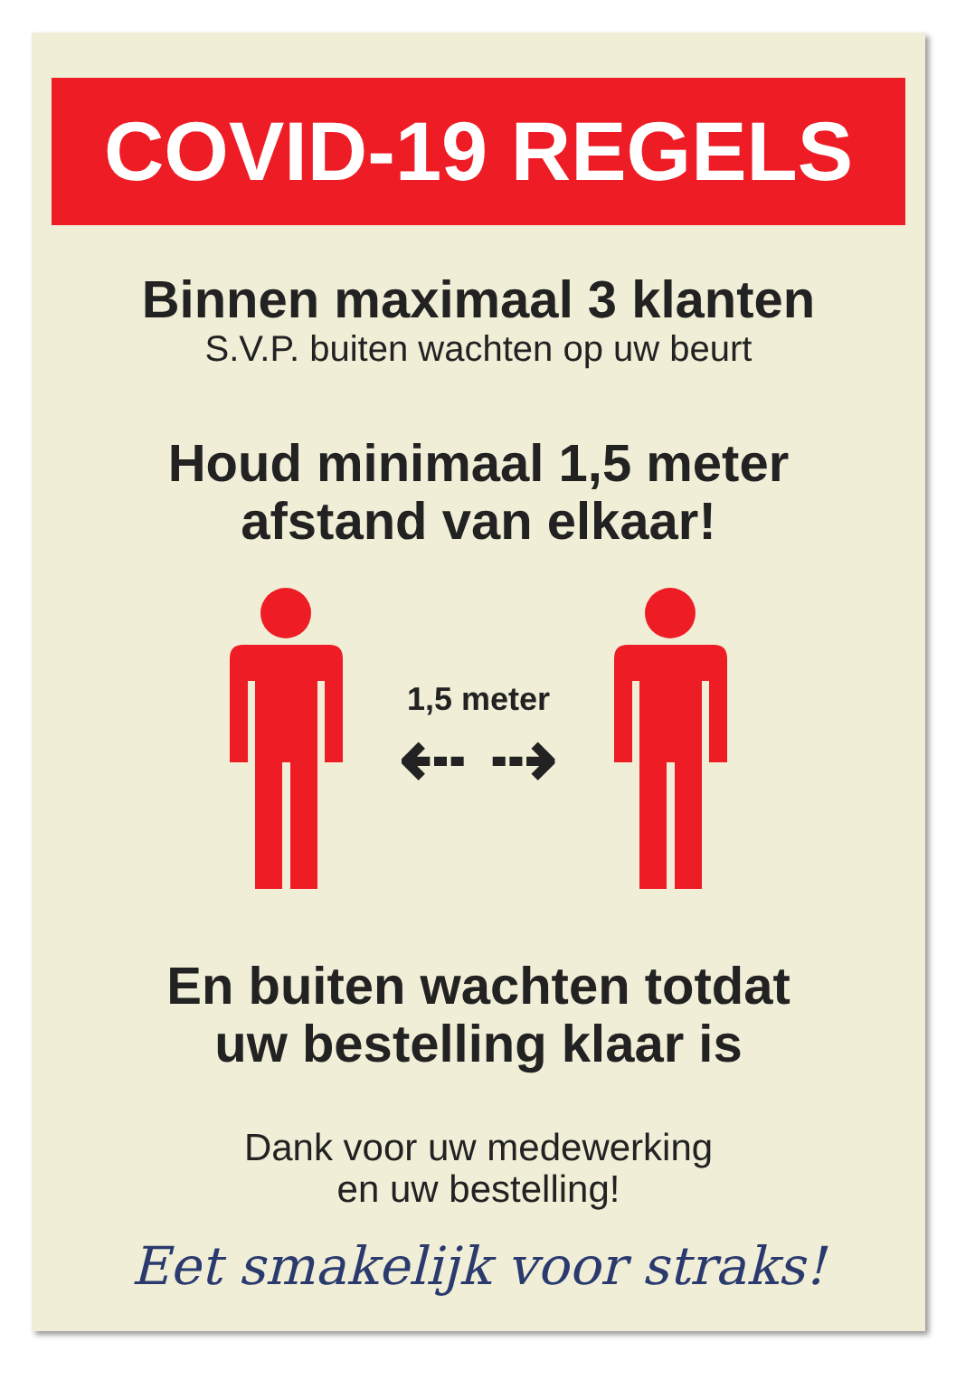COVID-19 REGELS
Binnen maximaal 3 klanten
S.V.P. buiten wachten op uw beurt
Houd minimaal 1,5 meter
afstand van elkaar!
1,5 meter
⇠ ⇢
En buiten wachten totdat
uw bestelling klaar is
Dank voor uw medewerking
en uw bestelling!
Eet smakelijk voor straks!